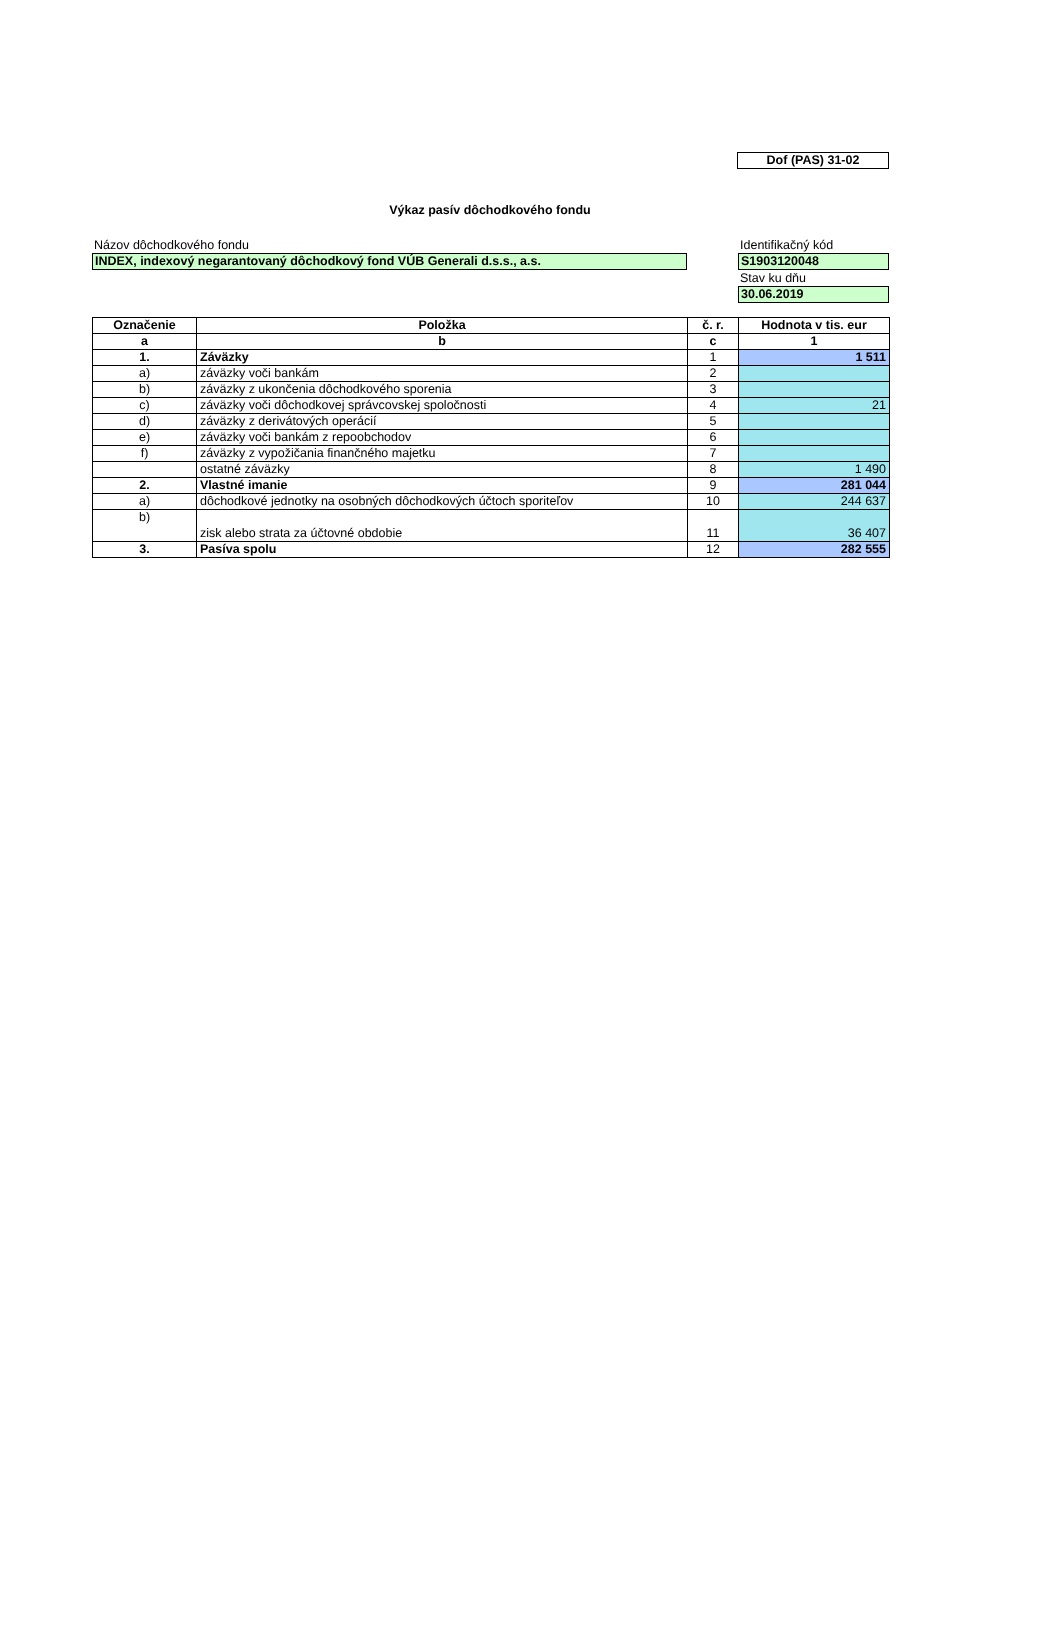Dof (PAS) 31-02
Výkaz pasív dôchodkového fondu
Názov dôchodkového fondu
INDEX, indexový negarantovaný dôchodkový fond VÚB Generali d.s.s., a.s.
Identifikačný kód
S1903120048
Stav ku dňu
30.06.2019
| Označenie | Položka | č. r. | Hodnota v tis. eur |
| --- | --- | --- | --- |
| a | b | c | 1 |
| 1. | Záväzky | 1 | 1 511 |
| a) | záväzky voči bankám | 2 | |
| b) | záväzky z ukončenia dôchodkového sporenia | 3 | |
| c) | záväzky voči dôchodkovej správcovskej spoločnosti | 4 | 21 |
| d) | záväzky z derivátových operácií | 5 | |
| e) | záväzky voči bankám z repoobchodov | 6 | |
| f) | záväzky z vypožičania finančného majetku | 7 | |
| | ostatné záväzky | 8 | 1 490 |
| 2. | Vlastné imanie | 9 | 281 044 |
| a) | dôchodkové jednotky na osobných dôchodkových účtoch sporiteľov | 10 | 244 637 |
| b) | zisk alebo strata za účtovné obdobie | 11 | 36 407 |
| 3. | Pasíva spolu | 12 | 282 555 |